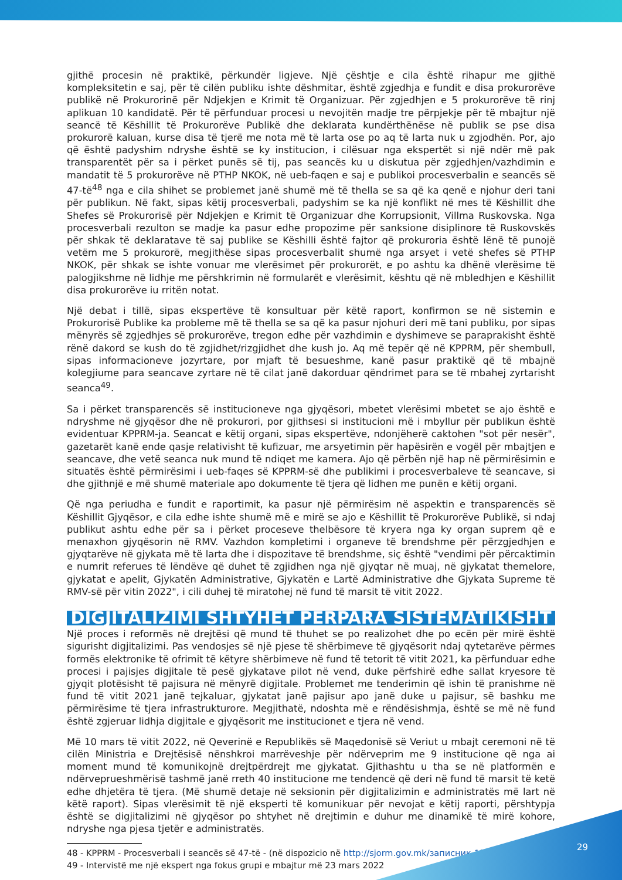gjithë procesin në praktikë, përkundër ligjeve. Një çështje e cila është rihapur me gjithë kompleksitetin e saj, për të cilën publiku ishte dëshmitar, është zgjedhja e fundit e disa prokurorëve publikë në Prokurorinë për Ndjekjen e Krimit të Organizuar. Për zgjedhjen e 5 prokurorëve të rinj aplikuan 10 kandidatë. Për të përfunduar procesi u nevojitën madje tre përpjekje për të mbajtur një seancë të Këshillit të Prokurorëve Publikë dhe deklarata kundërthënëse në publik se pse disa prokurorë kaluan, kurse disa të tjerë me nota më të larta ose po aq të larta nuk u zgjodhën. Por, ajo që është padyshim ndryshe është se ky institucion, i cilësuar nga ekspertët si një ndër më pak transparentët për sa i përket punës së tij, pas seancës ku u diskutua për zgjedhjen/vazhdimin e mandatit të 5 prokurorëve në PTHP NKOK, në ueb-faqen e saj e publikoi procesverbalin e seancës së 47-të<sup>48</sup> nga e cila shihet se problemet janë shumë më të thella se sa që ka qenë e njohur deri tani për publikun. Në fakt, sipas këtij procesverbali, padyshim se ka një konflikt në mes të Këshillit dhe Shefes së Prokurorisë për Ndjekjen e Krimit të Organizuar dhe Korrupsionit, Villma Ruskovska. Nga procesverbali rezulton se madje ka pasur edhe propozime për sanksione disiplinore të Ruskovskës për shkak të deklaratave të saj publike se Këshilli është fajtor që prokuroria është lënë të punojë vetëm me 5 prokurorë, megjithëse sipas procesverbalit shumë nga arsyet i vetë shefes së PTHP NKOK, për shkak se ishte vonuar me vlerësimet për prokurorët, e po ashtu ka dhënë vlerësime të palogjikshme në lidhje me përshkrimin në formularët e vlerësimit, kështu që në mbledhjen e Këshillit disa prokurorëve iu rritën notat.
Një debat i tillë, sipas ekspertëve të konsultuar për këtë raport, konfirmon se në sistemin e Prokurorisë Publike ka probleme më të thella se sa që ka pasur njohuri deri më tani publiku, por sipas mënyrës së zgjedhjes së prokurorëve, tregon edhe për vazhdimin e dyshimeve se paraprakisht është rënë dakord se kush do të zgjidhet/rizgjidhet dhe kush jo. Aq më tepër që në KPPRM, për shembull, sipas informacioneve jozyrtare, por mjaft të besueshme, kanë pasur praktikë që të mbajnë kolegjiume para seancave zyrtare në të cilat janë dakorduar qëndrimet para se të mbahej zyrtarisht seanca<sup>49</sup>.
Sa i përket transparencës së institucioneve nga gjyqësori, mbetet vlerësimi mbetet se ajo është e ndryshme në gjyqësor dhe në prokurori, por gjithsesi si institucioni më i mbyllur për publikun është evidentuar KPPRM-ja. Seancat e këtij organi, sipas ekspertëve, ndonjëherë caktohen "sot për nesër", gazetarët kanë ende qasje relativisht të kufizuar, me arsyetimin për hapësirën e vogël për mbajtjen e seancave, dhe vetë seanca nuk mund të ndiqet me kamera. Ajo që përbën një hap në përmirësimin e situatës është përmirësimi i ueb-faqes së KPPRM-së dhe publikimi i procesverbaleve të seancave, si dhe gjithnjë e më shumë materiale apo dokumente të tjera që lidhen me punën e këtij organi.
Që nga periudha e fundit e raportimit, ka pasur një përmirësim në aspektin e transparencës së Këshillit Gjyqësor, e cila edhe ishte shumë më e mirë se ajo e Këshillit të Prokurorëve Publikë, si ndaj publikut ashtu edhe për sa i përket proceseve thelbësore të kryera nga ky organ suprem që e menaxhon gjyqësorin në RMV. Vazhdon kompletimi i organeve të brendshme për përzgjedhjen e gjyqtarëve në gjykata më të larta dhe i dispozitave të brendshme, siç është "vendimi për përcaktimin e numrit referues të lëndëve që duhet të zgjidhen nga një gjyqtar në muaj, në gjykatat themelore, gjykatat e apelit, Gjykatën Administrative, Gjykatën e Lartë Administrative dhe Gjykata Supreme të RMV-së për vitin 2022", i cili duhej të miratohej në fund të marsit të vitit 2022.
DIGJITALIZIMI SHTYHET PËRPARA SISTEMATIKISHT
Një proces i reformës në drejtësi që mund të thuhet se po realizohet dhe po ecën për mirë është sigurisht digjitalizimi. Pas vendosjes së një pjese të shërbimeve të gjyqësorit ndaj qytetarëve përmes formës elektronike të ofrimit të këtyre shërbimeve në fund të tetorit të vitit 2021, ka përfunduar edhe procesi i pajisjes digjitale të pesë gjykatave pilot në vend, duke përfshirë edhe sallat kryesore të gjyqit plotësisht të pajisura në mënyrë digjitale. Problemet me tenderimin që ishin të pranishme në fund të vitit 2021 janë tejkaluar, gjykatat janë pajisur apo janë duke u pajisur, së bashku me përmirësime të tjera infrastrukturore. Megjithatë, ndoshta më e rëndësishmja, është se më në fund është zgjeruar lidhja digjitale e gjyqësorit me institucionet e tjera në vend.
Më 10 mars të vitit 2022, në Qeverinë e Republikës së Maqedonisë së Veriut u mbajt ceremoni në të cilën Ministria e Drejtësisë nënshkroi marrëveshje për ndërveprim me 9 institucione që nga ai moment mund të komunikojnë drejtpërdrejt me gjykatat. Gjithashtu u tha se në platformën e ndërveprueshmërisë tashmë janë rreth 40 institucione me tendencë që deri në fund të marsit të ketë edhe dhjetëra të tjera. (Më shumë detaje në seksionin për digjitalizimin e administratës më lart në këtë raport). Sipas vlerësimit të një eksperti të komunikuar për nevojat e këtij raporti, përshtypja është se digjitalizimi në gjyqësor po shtyhet në drejtimin e duhur me dinamikë të mirë kohore, ndryshe nga pjesa tjetër e administratës.
48 - KPPRM - Procesverbali i seancës së 47-të - (në dispozicio në http://sjorm.gov.mk/записник-13/)
49 - Intervistë me një ekspert nga fokus grupi e mbajtur më 23 mars 2022
29